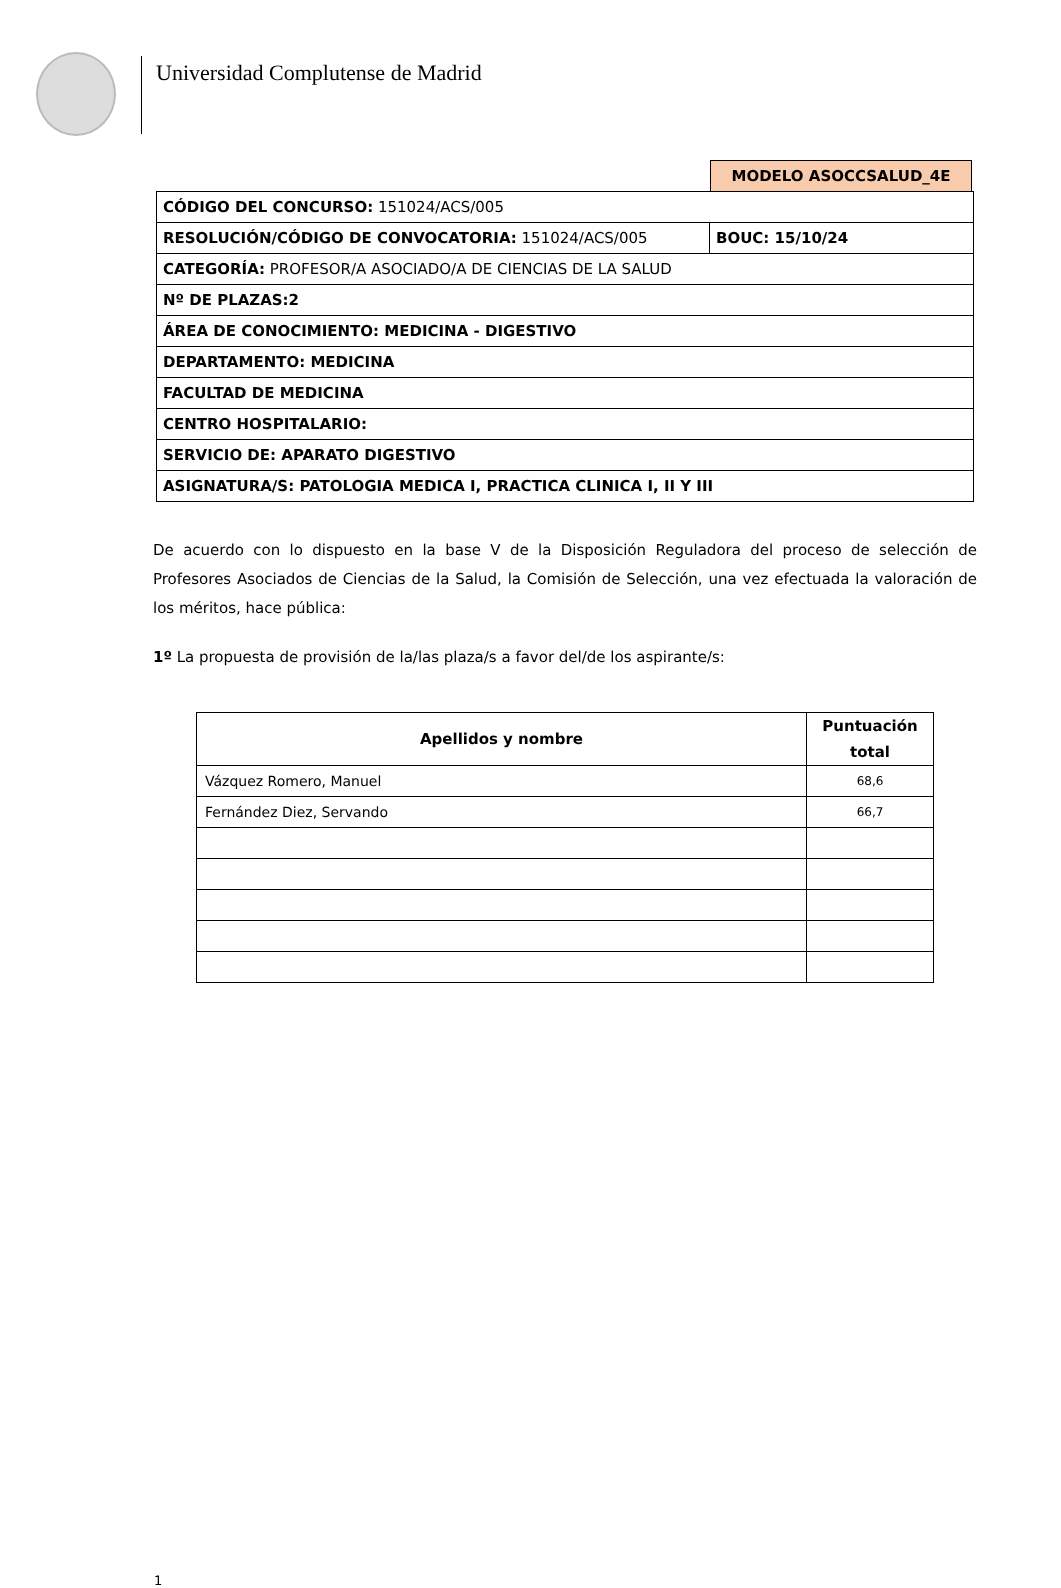Universidad Complutense de Madrid
MODELO ASOCCSALUD_4E
| CÓDIGO DEL CONCURSO: 151024/ACS/005 | |
| RESOLUCIÓN/CÓDIGO DE CONVOCATORIA: 151024/ACS/005 | BOUC: 15/10/24 |
| CATEGORÍA: PROFESOR/A ASOCIADO/A DE CIENCIAS DE LA SALUD | |
| Nº DE PLAZAS:2 | |
| ÁREA DE CONOCIMIENTO: MEDICINA - DIGESTIVO | |
| DEPARTAMENTO: MEDICINA | |
| FACULTAD DE MEDICINA | |
| CENTRO HOSPITALARIO: | |
| SERVICIO DE: APARATO DIGESTIVO | |
| ASIGNATURA/S: PATOLOGIA MEDICA I, PRACTICA CLINICA I, II Y III | |
De acuerdo con lo dispuesto en la base V de la Disposición Reguladora del proceso de selección de Profesores Asociados de Ciencias de la Salud, la Comisión de Selección, una vez efectuada la valoración de los méritos, hace pública:
1º La propuesta de provisión de la/las plaza/s a favor del/de los aspirante/s:
| Apellidos y nombre | Puntuación total |
| --- | --- |
| Vázquez Romero, Manuel | 68,6 |
| Fernández Diez, Servando | 66,7 |
1